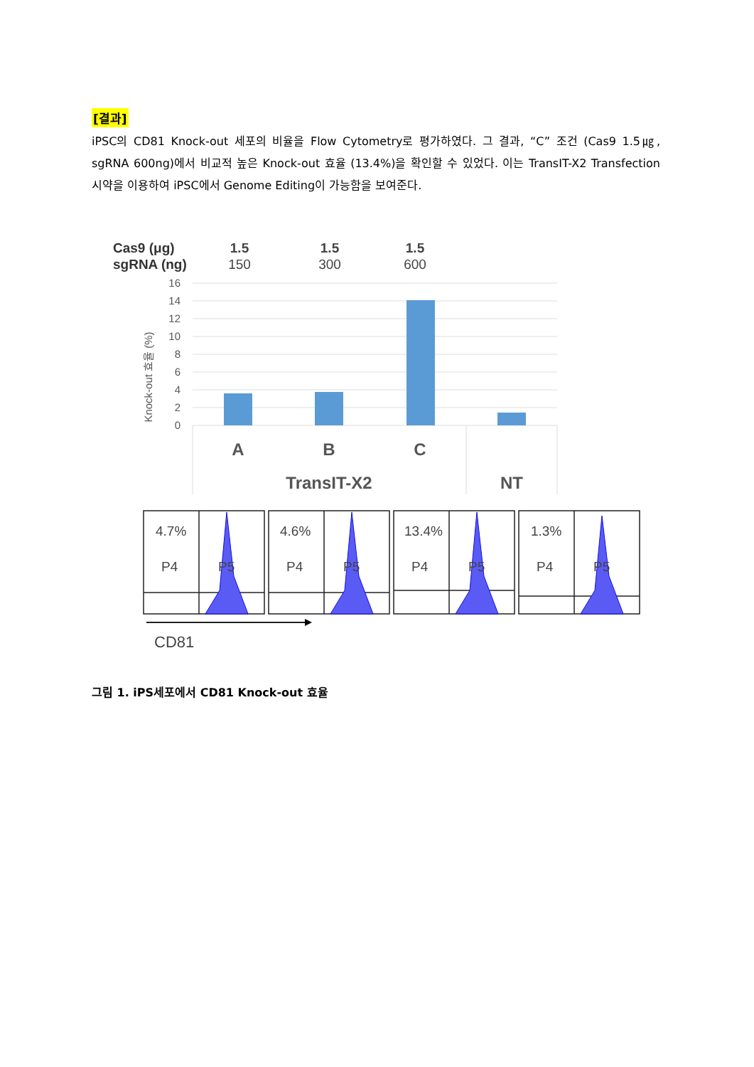[결과]
iPSC의 CD81 Knock-out 세포의 비율을 Flow Cytometry로 평가하였다. 그 결과, “C” 조건 (Cas9 1.5㎍, sgRNA 600ng)에서 비교적 높은 Knock-out 효율 (13.4%)을 확인할 수 있었다. 이는 TransIT-X2 Transfection 시약을 이용하여 iPSC에서 Genome Editing이 가능함을 보여준다.
Cas9 (μg)
sgRNA (ng)
1.5
1.5
1.5
150
300
600
16
14
12
10
8
6
4
2
0
Knock-out 효율 (%)
A
B
C
TransIT-X2
NT
4.7%
4.6%
13.4%
1.3%
P4
P4
P4
P4
P5
P5
P5
P5
CD81
그림 1. iPS세포에서 CD81 Knock-out 효율